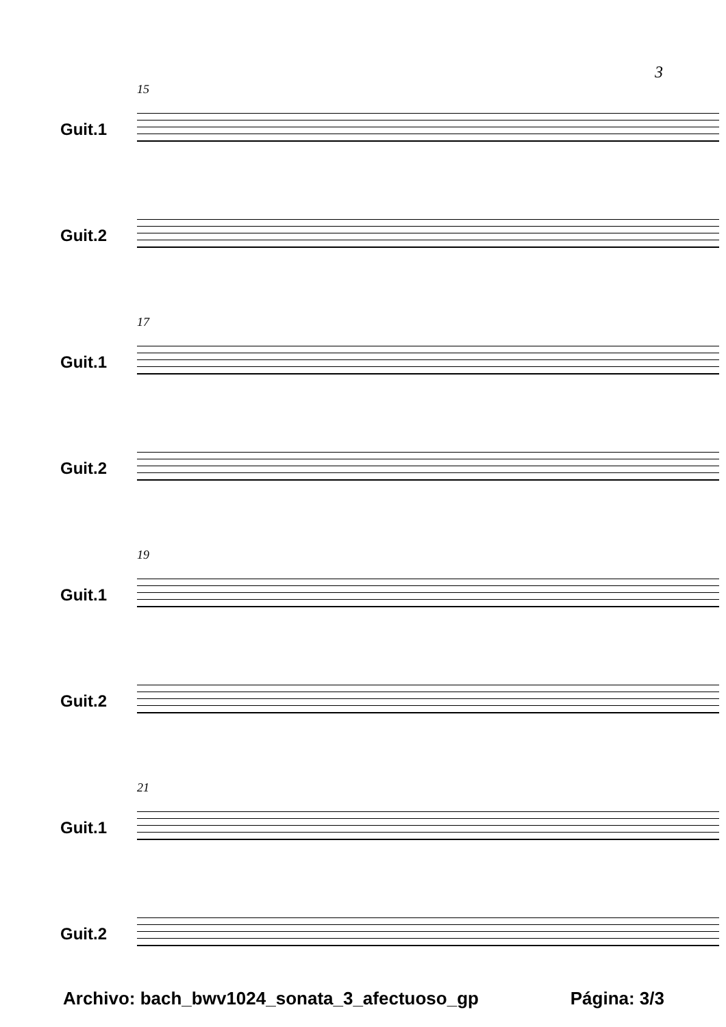3
15
Guit.1
Guit.2
17
Guit.1
Guit.2
19
Guit.1
Guit.2
21
Guit.1
Guit.2
Archivo: bach_bwv1024_sonata_3_afectuoso_gp
Página: 3/3